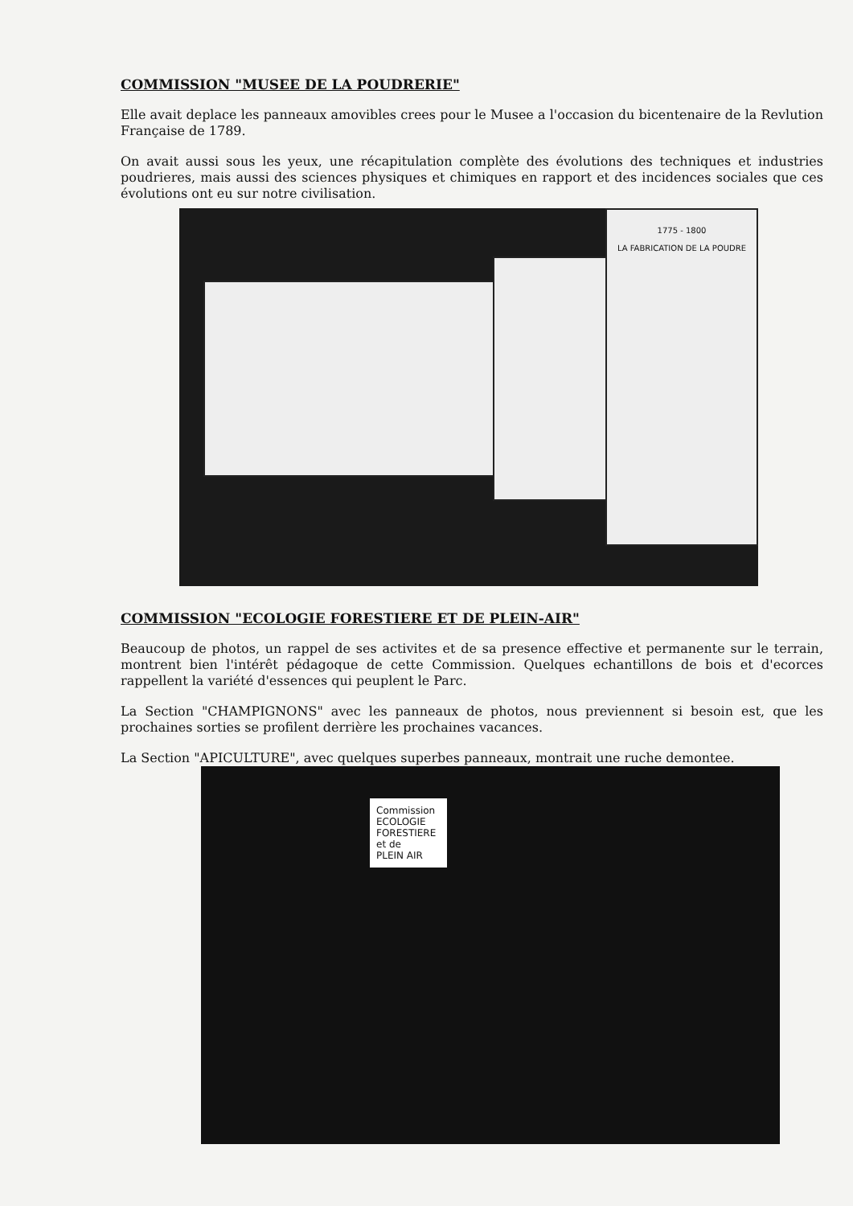COMMISSION "MUSEE DE LA POUDRERIE"
Elle avait deplace les panneaux amovibles crees pour le Musee a l'occasion du bicentenaire de la Revlution Française de 1789.
On avait aussi sous les yeux, une récapitulation complète des évolutions des techniques et industries poudrieres, mais aussi des sciences physiques et chimiques en rapport et des incidences sociales que ces évolutions ont eu sur notre civilisation.
1775 - 1800
LA FABRICATION DE LA POUDRE
COMMISSION "ECOLOGIE FORESTIERE ET DE PLEIN-AIR"
Beaucoup de photos, un rappel de ses activites et de sa presence effective et permanente sur le terrain, montrent bien l'intérêt pédagoque de cette Commission. Quelques echantillons de bois et d'ecorces rappellent la variété d'essences qui peuplent le Parc.
La Section "CHAMPIGNONS" avec les panneaux de photos, nous previennent si besoin est, que les prochaines sorties se profilent derrière les prochaines vacances.
La Section "APICULTURE", avec quelques superbes panneaux, montrait une ruche demontee.
Commission
ECOLOGIE
FORESTIERE
et de
PLEIN AIR